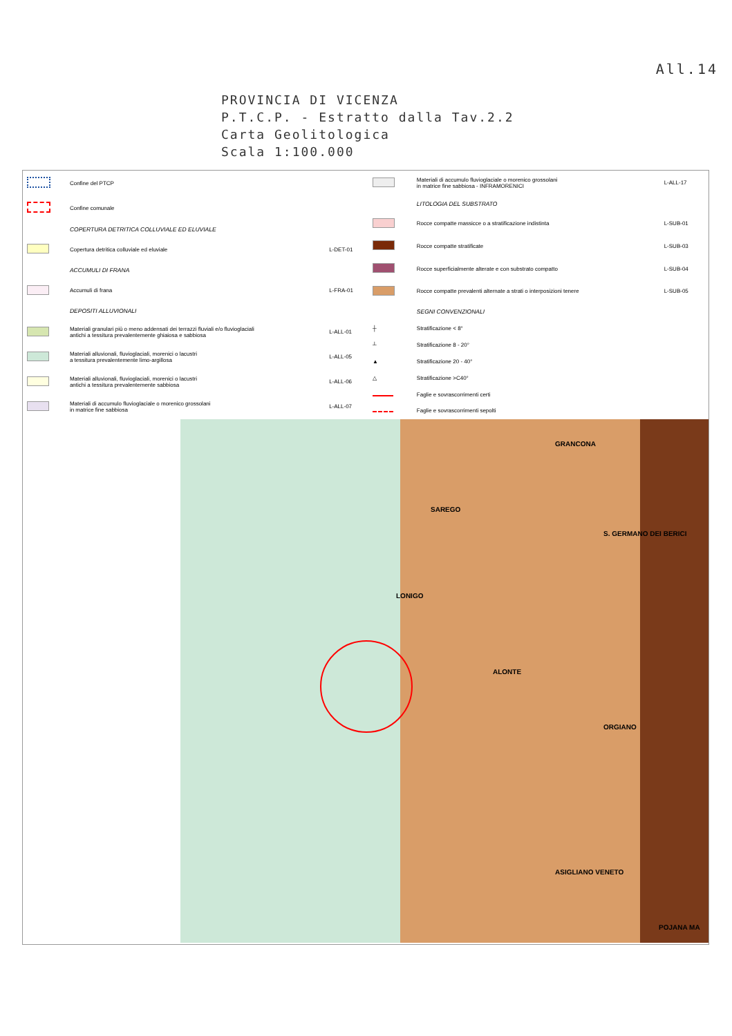All.14
PROVINCIA DI VICENZA
P.T.C.P. - Estratto dalla Tav.2.2
Carta Geolitologica
Scala 1:100.000
| | Confine del PTCP | |
| | Confine comunale | |
| | COPERTURA DETRITICA COLLUVIALE ED ELUVIALE | |
| | Copertura detritica colluviale ed eluviale | L-DET-01 |
| | ACCUMULI DI FRANA | |
| | Accumuli di frana | L-FRA-01 |
| | DEPOSITI ALLUVIONALI | |
| | Materiali granulari più o meno addensati dei terrazzi fluviali e/o fluvioglaciali antichi a tessitura prevalentemente ghiaiosa e sabbiosa | L-ALL-01 |
| | Materiali alluvionali, fluvioglaciali, morenici o lacustri a tessitura prevalentemente limo-argillosa | L-ALL-05 |
| | Materiali alluvionali, fluvioglaciali, morenici o lacustri antichi a tessitura prevalentemente sabbiosa | L-ALL-06 |
| | Materiali di accumulo fluvioglaciale o morenico grossolani in matrice fine sabbiosa | L-ALL-07 |
| | Materiali di accumulo fluvioglaciale o morenico grossolani in matrice fine sabbiosa - INFRAMORENICI | L-ALL-17 |
| | LITOLOGIA DEL SUBSTRATO | |
| | Rocce compatte massicce o a stratificazione indistinta | L-SUB-01 |
| | Rocce compatte stratificate | L-SUB-03 |
| | Rocce superficialmente alterate e con substrato compatto | L-SUB-04 |
| | Rocce compatte prevalenti alternate a strati o interposizioni tenere | L-SUB-05 |
| | SEGNI CONVENZIONALI | |
| ┼ | Stratificazione < 8° | |
| ┴ | Stratificazione 8 - 20° | |
| ▲ | Stratificazione 20 - 40° | |
| △ | Stratificazione >C40° | |
| | Faglie e sovrascorrimenti certi | |
| | Faglie e sovrascorrimenti sepolti | |
GRANCONA
SAREGO
S. GERMANO DEI BERICI
LONIGO
ALONTE
ORGIANO
ASIGLIANO VENETO
POJANA MA